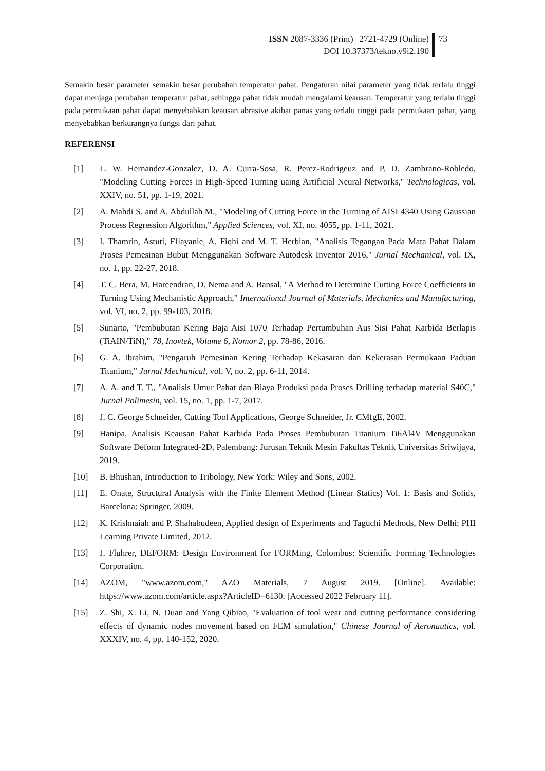ISSN 2087-3336 (Print) | 2721-4729 (Online)
DOI 10.37373/tekno.v9i2.190
73
Semakin besar parameter semakin besar perubahan temperatur pahat. Pengaturan nilai parameter yang tidak terlalu tinggi dapat menjaga perubahan temperatur pahat, sehingga pahat tidak mudah mengalami keausan. Temperatur yang terlalu tinggi pada permukaan pahat dapat menyebabkan keausan abrasive akibat panas yang terlalu tinggi pada permukaan pahat, yang menyebabkan berkurangnya fungsi dari pahat.
REFERENSI
[1] L. W. Hernandez-Gonzalez, D. A. Curra-Sosa, R. Perez-Rodrigeuz and P. D. Zambrano-Robledo, "Modeling Cutting Forces in High-Speed Turning uaing Artificial Neural Networks," Technologicas, vol. XXIV, no. 51, pp. 1-19, 2021.
[2] A. Mahdi S. and A. Abdullah M., "Modeling of Cutting Force in the Turning of AISI 4340 Using Gaussian Process Regression Algorithm," Applied Sciences, vol. XI, no. 4055, pp. 1-11, 2021.
[3] I. Thamrin, Astuti, Ellayanie, A. Fiqhi and M. T. Herbian, "Analisis Tegangan Pada Mata Pahat Dalam Proses Pemesinan Bubut Menggunakan Software Autodesk Inventor 2016," Jurnal Mechanical, vol. IX, no. 1, pp. 22-27, 2018.
[4] T. C. Bera, M. Hareendran, D. Nema and A. Bansal, "A Method to Determine Cutting Force Coefficients in Turning Using Mechanistic Approach," International Journal of Materials, Mechanics and Manufacturing, vol. VI, no. 2, pp. 99-103, 2018.
[5] Sunarto, "Pembubutan Kering Baja Aisi 1070 Terhadap Pertumbuhan Aus Sisi Pahat Karbida Berlapis (TiAIN/TiN)," 78, Inovtek, Volume 6, Nomor 2, pp. 78-86, 2016.
[6] G. A. Ibrahim, "Pengaruh Pemesinan Kering Terhadap Kekasaran dan Kekerasan Permukaan Paduan Titanium," Jurnal Mechanical, vol. V, no. 2, pp. 6-11, 2014.
[7] A. A. and T. T., "Analisis Umur Pahat dan Biaya Produksi pada Proses Drilling terhadap material S40C," Jurnal Polimesin, vol. 15, no. 1, pp. 1-7, 2017.
[8] J. C. George Schneider, Cutting Tool Applications, George Schneider, Jr. CMfgE, 2002.
[9] Hanipa, Analisis Keausan Pahat Karbida Pada Proses Pembubutan Titanium Ti6Al4V Menggunakan Software Deform Integrated-2D, Palembang: Jurusan Teknik Mesin Fakultas Teknik Universitas Sriwijaya, 2019.
[10] B. Bhushan, Introduction to Tribology, New York: Wiley and Sons, 2002.
[11] E. Onate, Structural Analysis with the Finite Element Method (Linear Statics) Vol. 1: Basis and Solids, Barcelona: Springer, 2009.
[12] K. Krishnaiah and P. Shahabudeen, Applied design of Experiments and Taguchi Methods, New Delhi: PHI Learning Private Limited, 2012.
[13] J. Fluhrer, DEFORM: Design Environment for FORMing, Colombus: Scientific Forming Technologies Corporation.
[14] AZOM, "www.azom.com," AZO Materials, 7 August 2019. [Online]. Available: https://www.azom.com/article.aspx?ArticleID=6130. [Accessed 2022 February 11].
[15] Z. Shi, X. Li, N. Duan and Yang Qibiao, "Evaluation of tool wear and cutting performance considering effects of dynamic nodes movement based on FEM simulation," Chinese Journal of Aeronautics, vol. XXXIV, no. 4, pp. 140-152, 2020.